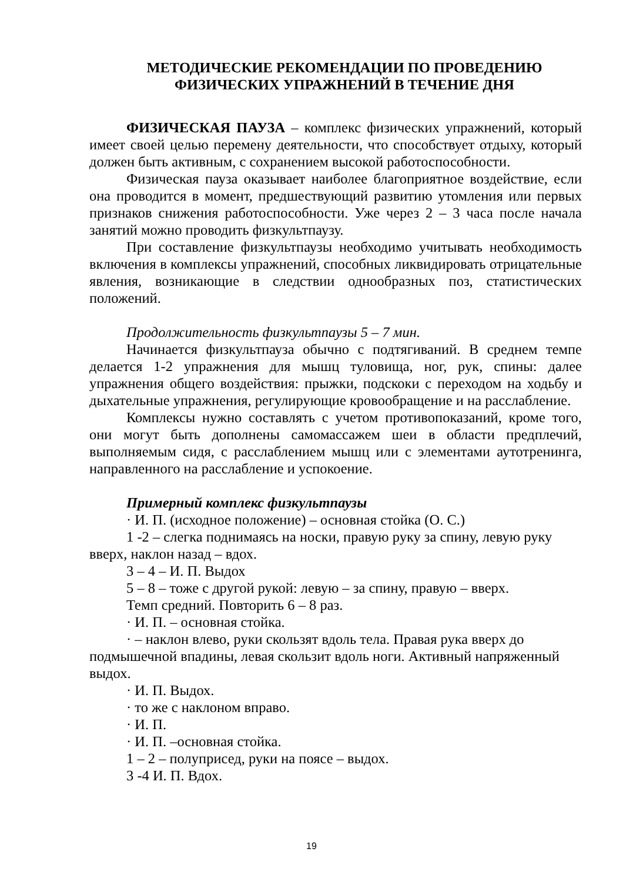МЕТОДИЧЕСКИЕ РЕКОМЕНДАЦИИ ПО ПРОВЕДЕНИЮ
ФИЗИЧЕСКИХ УПРАЖНЕНИЙ В ТЕЧЕНИЕ ДНЯ
ФИЗИЧЕСКАЯ ПАУЗА – комплекс физических упражнений, который имеет своей целью перемену деятельности, что способствует отдыху, который должен быть активным, с сохранением высокой работоспособности.
Физическая пауза оказывает наиболее благоприятное воздействие, если она проводится в момент, предшествующий развитию утомления или первых признаков снижения работоспособности. Уже через 2 – 3 часа после начала занятий можно проводить физкультпаузу.
При составление физкультпаузы необходимо учитывать необходимость включения в комплексы упражнений, способных ликвидировать отрицательные явления, возникающие в следствии однообразных поз, статистических положений.
Продолжительность физкультпаузы 5 – 7 мин.
Начинается физкультпауза обычно с подтягиваний. В среднем темпе делается 1-2 упражнения для мышц туловища, ног, рук, спины: далее упражнения общего воздействия: прыжки, подскоки с переходом на ходьбу и дыхательные упражнения, регулирующие кровообращение и на расслабление.
Комплексы нужно составлять с учетом противопоказаний, кроме того, они могут быть дополнены самомассажем шеи в области предплечий, выполняемым сидя, с расслаблением мышц или с элементами аутотренинга, направленного на расслабление и успокоение.
Примерный комплекс физкультпаузы
· И. П. (исходное положение) – основная стойка (О. С.)
1 -2 – слегка поднимаясь на носки, правую руку за спину, левую руку вверх, наклон назад – вдох.
3 – 4 – И. П. Выдох
5 – 8 – тоже с другой рукой: левую – за спину, правую – вверх.
Темп средний. Повторить 6 – 8 раз.
· И. П. – основная стойка.
· – наклон влево, руки скользят вдоль тела. Правая рука вверх до подмышечной впадины, левая скользит вдоль ноги. Активный напряженный выдох.
· И. П. Выдох.
· то же с наклоном вправо.
· И. П.
· И. П. –основная стойка.
1 – 2 – полуприсед, руки на поясе – выдох.
3 -4 И. П. Вдох.
19